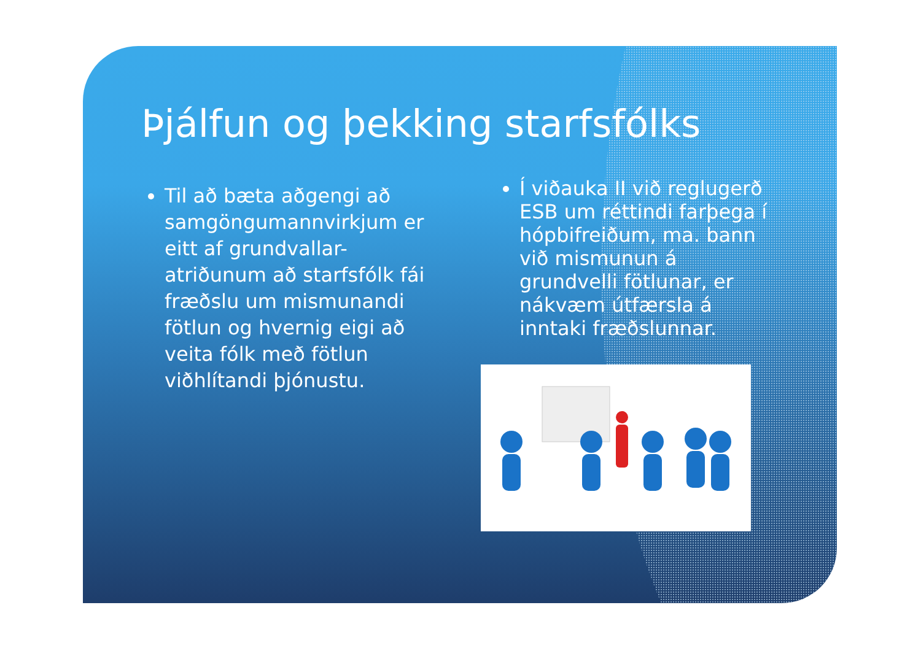Þjálfun og þekking starfsfólks
Til að bæta aðgengi að samgöngumannvirkjum er eitt af grundvallar-atriðunum að starfsfólk fái fræðslu um mismunandi fötlun og hvernig eigi að veita fólk með fötlun viðhlítandi þjónustu.
Í viðauka II við reglugerð ESB um réttindi farþega í hópbifreiðum, ma. bann við mismunun á grundvelli fötlunar, er nákvæm útfærsla á inntaki fræðslunnar.